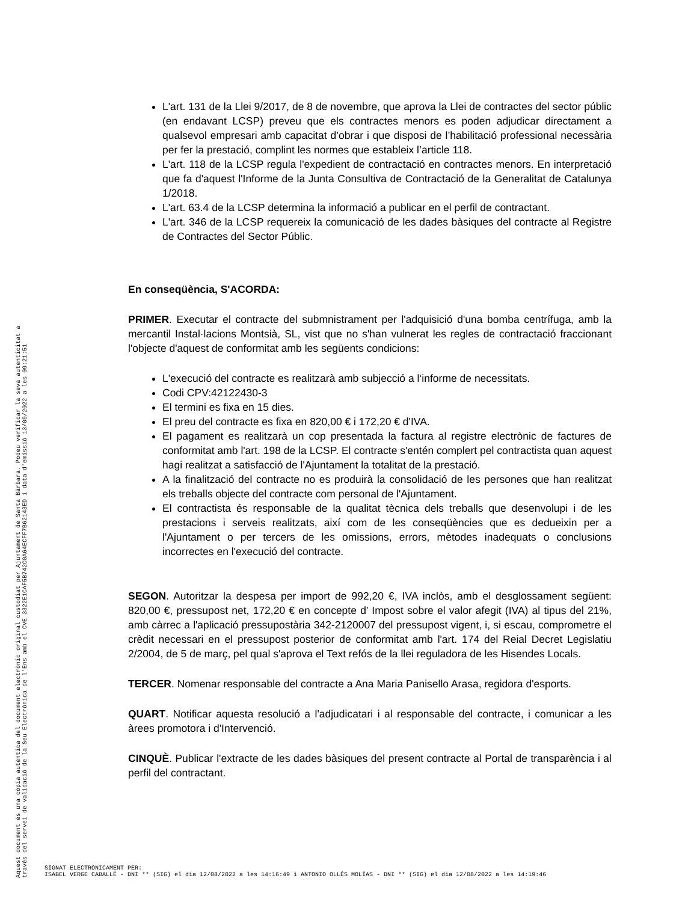L'art. 131 de la Llei 9/2017, de 8 de novembre, que aprova la Llei de contractes del sector públic (en endavant LCSP) preveu que els contractes menors es poden adjudicar directament a qualsevol empresari amb capacitat d’obrar i que disposi de l’habilitació professional necessària per fer la prestació, complint les normes que estableix l’article 118.
L'art. 118 de la LCSP regula l'expedient de contractació en contractes menors. En interpretació que fa d'aquest l'Informe de la Junta Consultiva de Contractació de la Generalitat de Catalunya 1/2018.
L'art. 63.4 de la LCSP determina la informació a publicar en el perfil de contractant.
L'art. 346 de la LCSP requereix la comunicació de les dades bàsiques del contracte al Registre de Contractes del Sector Públic.
En conseqüència, S'ACORDA:
PRIMER. Executar el contracte del submnistrament per l'adquisició d'una bomba centrífuga, amb la mercantil Instal·lacions Montsià, SL, vist que no s'han vulnerat les regles de contractació fraccionant l'objecte d'aquest de conformitat amb les següents condicions:
L'execució del contracte es realitzarà amb subjecció a l‘informe de necessitats.
Codi CPV:42122430-3
El termini es fixa en 15 dies.
El preu del contracte es fixa en 820,00 € i 172,20 € d'IVA.
El pagament es realitzarà un cop presentada la factura al registre electrònic de factures de conformitat amb l'art. 198 de la LCSP. El contracte s'entén complert pel contractista quan aquest hagi realitzat a satisfacció de l'Ajuntament la totalitat de la prestació.
A la finalització del contracte no es produirà la consolidació de les persones que han realitzat els treballs objecte del contracte com personal de l'Ajuntament.
El contractista és responsable de la qualitat tècnica dels treballs que desenvolupi i de les prestacions i serveis realitzats, així com de les conseqüències que es dedueixin per a l'Ajuntament o per tercers de les omissions, errors, mètodes inadequats o conclusions incorrectes en l'execució del contracte.
SEGON. Autoritzar la despesa per import de 992,20 €, IVA inclòs, amb el desglossament següent: 820,00 €, pressupost net, 172,20 € en concepte d’ Impost sobre el valor afegit (IVA) al tipus del 21%, amb càrrec a l'aplicació pressupostària 342-2120007 del pressupost vigent, i, si escau, comprometre el crèdit necessari en el pressupost posterior de conformitat amb l'art. 174 del Reial Decret Legislatiu 2/2004, de 5 de març, pel qual s'aprova el Text refós de la llei reguladora de les Hisendes Locals.
TERCER. Nomenar responsable del contracte a Ana Maria Panisello Arasa, regidora d'esports.
QUART. Notificar aquesta resolució a l'adjudicatari i al responsable del contracte, i comunicar a les àrees promotora i d'Intervenció.
CINQUÈ. Publicar l'extracte de les dades bàsiques del present contracte al Portal de transparència i al perfil del contractant.
Aquest document és una còpia autèntica del document electrònic original custodiat per Ajuntament de Santa Bàrbara. Podeu verificar la seva autenticitat a
través del servei de validació de la Seu Electrònica de l'Ens amb el CVE 3322E1CAF5B742C0A64ECFF7B62143ED i data d'emissió 13/09/2022 a les 09:21:51
SIGNAT ELECTRÒNICAMENT PER:
ISABEL VERGE CABALLÉ - DNI ** (SIG) el dia 12/08/2022 a les 14:16:49 i ANTONIO OLLÉS MOLÍAS - DNI ** (SIG) el dia 12/08/2022 a les 14:19:46